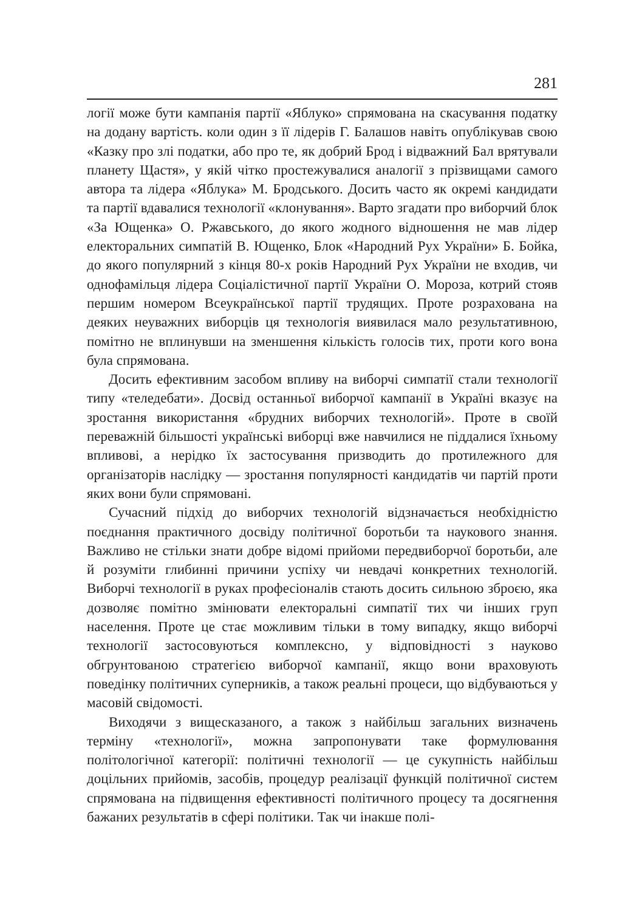281
логії може бути кампанія партії «Яблуко» спрямована на скасування податку на додану вартість. коли один з її лідерів Г. Балашов навіть опублікував свою «Казку про злі податки, або про те, як добрий Брод і відважний Бал врятували планету Щастя», у якій чітко простежувалися аналогії з прізвищами самого автора та лідера «Яблука» М. Бродського. Досить часто як окремі кандидати та партії вдавалися технології «клонування». Варто згадати про виборчий блок «За Ющенка» О. Ржавського, до якого жодного відношення не мав лідер електоральних симпатій В. Ющенко, Блок «Народний Рух України» Б. Бойка, до якого популярний з кінця 80-х років Народний Рух України не входив, чи однофамільця лідера Соціалістичної партії України О. Мороза, котрий стояв першим номером Всеукраїнської партії трудящих. Проте розрахована на деяких неуважних виборців ця технологія виявилася мало результативною, помітно не вплинувши на зменшення кількість голосів тих, проти кого вона була спрямована.
Досить ефективним засобом впливу на виборчі симпатії стали технології типу «теледебати». Досвід останньої виборчої кампанії в Україні вказує на зростання використання «брудних виборчих технологій». Проте в своїй переважній більшості українські виборці вже навчилися не піддалися їхньому впливові, а нерідко їх застосування призводить до протилежного для організаторів наслідку — зростання популярності кандидатів чи партій проти яких вони були спрямовані.
Сучасний підхід до виборчих технологій відзначається необхідністю поєднання практичного досвіду політичної боротьби та наукового знання. Важливо не стільки знати добре відомі прийоми передвиборчої боротьби, але й розуміти глибинні причини успіху чи невдачі конкретних технологій. Виборчі технології в руках професіоналів стають досить сильною зброєю, яка дозволяє помітно змінювати електоральні симпатії тих чи інших груп населення. Проте це стає можливим тільки в тому випадку, якщо виборчі технології застосовуються комплексно, у відповідності з науково обгрунтованою стратегією виборчої кампанії, якщо вони враховують поведінку політичних суперників, а також реальні процеси, що відбуваються у масовій свідомості.
Виходячи з вищесказаного, а також з найбільш загальних визначень терміну «технології», можна запропонувати таке формулювання політологічної категорії: політичні технології — це сукупність найбільш доцільних прийомів, засобів, процедур реалізації функцій політичної систем спрямована на підвищення ефективності політичного процесу та досягнення бажаних результатів в сфері політики. Так чи інакше полі-